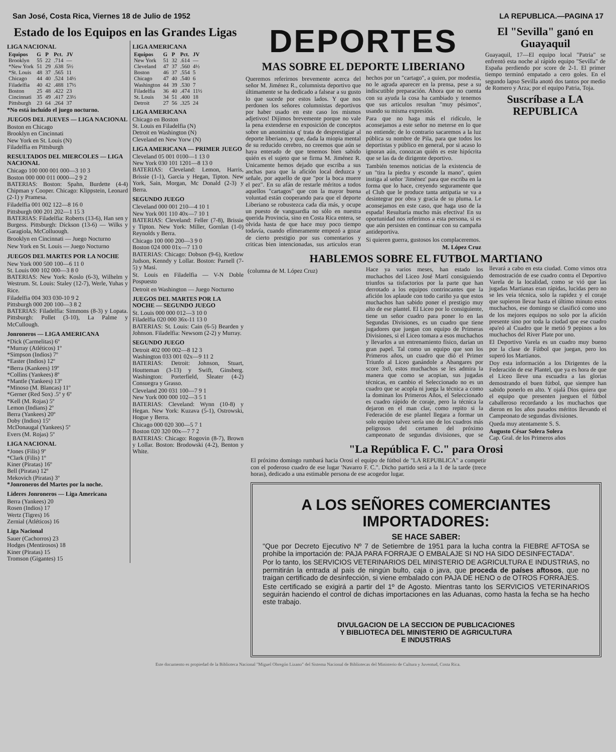San José, Costa Rica, Viernes 18 de Julio de 1952 LA REPUBLICA.—PAGINA 17
Estado de los Equipos en las Grandes Ligas
LIGA NACIONAL
| Equipos | G | P | Pct. | JV |
| --- | --- | --- | --- | --- |
| Brooklyn | 55 | 22 | .714 | — |
| *New York | 51 | 29 | .638 | 5½ |
| *St. Louis | 48 | 37 | .565 | 11 |
| Chicago | 44 | 40 | .524 | 14½ |
| Filadelfia | 40 | 42 | .488 | 17½ |
| Boston | 25 | 48 | .422 | 23 |
| Cincinnati | 35 | 49 | .417 | 23½ |
| Pittsburgh | 23 | 64 | .264 | 37 |
*No está incluído el juego nocturno.
JUEGOS DEL JUEVES — LIGA NACIONAL
Boston en Chicago
Brooklyn en Cincinnati
New York en St. Louis (N)
Filadelfia en Pittsburgh
RESULTADOS DEL MIERCOLES — LIGA NACIONAL
Chicago 100 000 001 000—3 10 3
Boston 000 000 011 0000—2 9 2
BATERIAS: Boston: Spahn, Burdette (4-4) Chipman y Cooper. Chicago: Klippstein, Leonard (2-1) y Pramesa.
Filadelfia 001 002 122—8 16 0
Pittsburgh 000 201 202—1 15 3
BATERIAS: Filadelfia: Roberts (13-6), Han sen y Burgess. Pittsburgh: Dickson (13-6) — Wilks y Garagiola, McColluough.
Brooklyn en Cincinnati — Juego Nocturno
New York en St. Louis — Juego Nocturno
JUEGOS DEL MARTES POR LA NOCHE
New York 000 500 100—6 11 0
St. Louis 000 102 000—3 8 0
BATERIAS: New York: Koslo (6-3), Wilhelm y Westrum. St. Louis: Staley (12-7), Werle, Yuhas y Rice.
Filadelfia 004 303 030-10 9 2
Pittsburgh 000 200 100—3 8 2
BATERIAS: Filadelfia: Simmons (8-3) y Lopata. Pittsburgh: Pollet (3-10), La Palme y McCullough.
Jonroneros — LIGA AMERICANA
*Dick (Carmelitas) 6º
*Murray (Atléticos) 1º
*Simpson (Indios) 7º
*Easter (Indios) 12º
*Berra (Kankees) 19º
*Collins (Yankees) 8º
*Mantle (Yankees) 13º
*Minoso (M. Blancas) 11º
*Gerner (Red Sox) .5º y 6º
*Kell (M. Rojas) 5º
Lemon (Indians) 2º
Berra (Yankees) 20º
Doby (Indios) 15º
McDonaugal (Yankees) 5º
Evers (M. Rojas) 5º
LIGA NACIONAL
*Jones (Filis) 9º
*Clark (Filis) 1º
Kiner (Piratas) 16º
Bell (Piratas) 12º
Mekovich (Piratas) 3º
*Jonroneros del Martes por la noche.
Lideres Jonroneros — Liga Americana
Berra (Yankees) 20
Rosen (Indios) 17
Wertz (Tigres) 16
Zernial (Atléticos) 16
Liga Nacional
Sauer (Cachorros) 23
Hodges (Mentirosos) 18
Kiner (Piratas) 15
Tromson (Gigantes) 15
LIGA AMERICANA
| Equipos | G | P | Pct. | JV |
| --- | --- | --- | --- | --- |
| New York | 51 | 32 | .614 | — |
| Cleveland | 47 | 37 | .560 | 4½ |
| Boston | 46 | 37 | .554 | 5 |
| Chicago | 47 | 40 | .540 | 6 |
| Washington | 44 | 39 | .530 | 7 |
| Filadelfia | 36 | 40 | .474 | 11½ |
| St. Louis | 34 | 51 | .400 | 18 |
| Detroit | 27 | 56 | .325 | 24 |
LIGA AMERICANA
Chicago en Boston
St. Louis en Filadelfia (N)
Detroit en Washington (N)
Cleveland en New Yorw (N)
LIGA AMERICANA — PRIMER JUEGO
Cleveland 05 001 0100—1 13 0
New York 030 101 1201—8 13 0
BATERIAS: Cleveland: Lemon, Harris, Brissie (1-1), Garcia y Hegan, Tipton. New York, Sain, Morgan, Mc Donald (2-3) y Berra.
SEGUNDO JUEGO
Cleveland 000 001 210—4 10 1
New York 001 110 40x—7 10 1
BATERIAS: Cleveland: Feller (7-8), Brissie y Tipton. New York: Miller, Gornlan (1-0) Reynolds y Berra.
Chicago 100 000 200—3 9 0
Boston 024 000 01x—7 13 0
BATERIAS: Chicago: Dobson (9-6), Kretlow Judson, Kenndy y Lollar. Boston: Parnell (7-5) y Masi.
St. Louis en Filadelfia — V-N Doble Pospuesto
Detroit en Washington — Juego Nocturno
JUEGOS DEL MARTES POR LA NOCHE — SEGUNDO JUEGO
St. Louis 000 000 012—3 10 0
Filadelfia 020 000 36x-11 13 0
BATERIAS: St. Louis: Cain (6-5) Bearden y Johnson. Filadelfia: Newsom (2-2) y Murray.
SEGUNDO JUEGO
Detroit 402 000 002—8 12 3
Washington 033 001 02x—9 11 2
BATERIAS: Detroit: Johnson, Stuart, Houtteman (3-13) y Swift, Ginsberg. Washington: Porterfield, Sleater (4-2) Consuegra y Grasso.
Cleveland 200 031 100—7 9 1
New York 000 000 102—3 5 1
BATERIAS: Cleveland: Wynn (10-8) y Hegan. New York: Kuzava (5-1), Ostrowski, Hogue y Berra.
Chicago 000 020 300—5 7 1
Boston 020 320 00x—7 7 2
BATERIAS: Chicago: Rogovin (8-7), Brown y Lollar. Boston: Brodowski (4-2), Benton y White.
DEPORTES
MAS SOBRE EL DEPORTE LIBERIANO
Queremos referirnos brevemente acerca del señor M. Jiménez R., columnista deportivo que últimamente se ha dedicado a falsear a su gusto lo que sucede por estos lados. Y que nos perdonen los señores columnistas deportivos por haber usado en este caso los mismos adjetivos! Dijimos brevemente porque no vale la pena extenderse en exposición de conceptos sobre un anonimista q' trata de desprestigiar al deporte liberiano, y que, dada la miopia mental de su reducido cerebro, no creemos que aún se haya enterado de que tenemos bien sabido quién es el sujeto que se firma M. Jiménez R. Unicamente hemos dejado que escriba a sus anchas para que la afición local deduzca y señale, por aquello de que "por la boca muere el pez". En su afán de restarle méritos a todos aquellos "cartagos" que con la mayor buena voluntad están cooperando para que el deporte Liberiano se robustezca cada día más, y ocupe un puesto de vanguardia no sólo en nuestra querida Provincia, sino en Costa Rica entera, se olvida hasta de que hace muy poco tiempo todavía, cuando efímeramente empezó a gozar de cierto prestigio por sus comentarios y criticas bien intencionadas, sus articulos eran hechos por un "cartago", a quien, por modestia, no le agrada aparecer en la prensa, pese a su indiscutible preparación. Ahora que no cuenta con su ayuda la cosa ha cambiado y tenemos que sus articulos resultan "muy pésimos", usando su misma expresión.
Para que no haga más el ridículo, le aconsejamos a este señor no meterse en lo que no entiende; de lo contrario sacaremos a la luz pública su nombre de Pila, para que todos los deportistas y público en general, por si acaso lo ignoran aún, conozcan quién es este hipócrita que se las da de dirigente deportivo.
También tenemos noticias de la existencia de un "tira la piedra y esconde la mano", quien instiga al señor 'Jiménez' para que escriba en la forma que lo hace, creyendo seguramente que el Club que le produce tanta antipatia se va a desintegrar por obra y gracia de su pluma. Le aconsejamos en este caso, que haga uso de la espada! Resultaría mucho más efectiva! En su oportunidad nos referimos a esta persona, si es que aún persisten en continuar con su campaña antideportiva.
Si quieren guerra, gustosos los complaceremos.
M. López Cruz
El "Sevilla" ganó en Guayaquil
Guayaquil, 17—El equipo local "Patria" se enfrentó esta noche al rápido equipo "Sevilla" de España perdiendo por score de 2-1. El primer tiempo terminó empatado a cero goles. En el segundo lapso Sevilla anotó dos tantos por medio de Romero y Arza; por el equipo Patria, Toja.
Suscríbase a LA REPUBLICA
HABLEMOS SOBRE EL FUTBOL MARTIANO
(columna de M. López Cruz)
Hace ya varios meses, han estado los muchachos del Liceo José Martí consiguiendo triunfos sa tisfactorios por la parte que han derrotado a los equipos contrincantes que la afición los aplaude con todo cariño ya que estos muchachos han sabido poner el prestigio muy alto de ese plantel. El Liceo por lo consiguiente, tiene un señor cuadro para poner lo en las Segundas Divisiones, es un cuadro que tiene jugadores que juegan con equipo de Primeras Divisiones, si el Liceo tomara a esos muchachos y llevarlos a un entrenamiento físico, darían un gran papel. Tal como un equipo que son los Primeros años, un cuadro que dió el Primer Triunfo al Liceo ganándole a Abangares por score 3x0, estos muchachos se les admira la manera que como se acopian, sus jugadas técnicas, en cambio el Seleccionado no es un cuadro que se acopla ni juega la técnica a como la dominan los Primeros Años, el Seleccionado es cuadro rápido de coraje, pero la técnica la dejaron en el man clar, como repito si la Federación de ese plantel llegara a formar un solo equipo talvez sería uno de los cuadros más peligrosos del certamen del próximo campeonato de segundas divisiones, que se llevará a cabo en esta ciudad. Como vimos otra demostración de ese cuadro contra el Deportivo Varela de la localidad, como se vió que las jugadas Martianas eran rápidas, lucidas pero no se les veia técnica, solo la rapidez y el coraje que supieron llevar hasta el último minuto estos muchachos, ese domingo se clasificó como uno de los mejores equipos no solo por la afición presente sino por toda la ciudad que ese cuadro apa'eó al Cuadro que le metió 9 pepinos a los muchachos del River Plate por uno.
El Deportivo Varela es un cuadro muy bueno por la clase de Fútbol que juegan, pero los superó los Martianos.
Doy esta información a los Dirigentes de la Federación de ese Plantel, que ya es hora de que el Liceo lleve una escuadra a las glorias demostrando el buen fútbol, que siempre han sabido ponerlo en alto. Y ojalá Dios quiera que el equipo que presenten jueguen el fútbol caballeroso recordando a los muchachos que dieron en los años pasados méritos llevando el Campeonato de segundas divisiones.
Queda muy atentamente S. S.
Augusto César Solera Solera
Cap. Gral. de los Primeros años
"La República F. C." para Orosi
El próximo domingo rumbará hacia Orosi el equipo de fútbol de "LA REPUBLICA" a competir con el poderoso cuadro de ese lugar 'Navarro F. C.". Dicho partido será a la 1 de la tarde (trece horas), dedicado a una estimable persona de ese acogedor lugar.
A LOS SEÑORES COMERCIANTES IMPORTADORES:
SE HACE SABER:
"Que por Decreto Ejecutivo Nº 7 de Setiembre de 1951 para la lucha contra la FIEBRE AFTOSA se prohibe la importación de: PAJA PARA FORRAJE O EMBALAJE SI NO HA SIDO DESINFECTADA".
Por lo tanto, los SERVICIOS VETERINARIOS DEL MINISTERIO DE AGRICULTURA E INDUSTRIAS, no permitirán la entrada al país de ningún bulto, caja o java, que proceda de países aftosos, que no traigan certificado de desinfección, si viene embalado con PAJA DE HENO o de OTROS FORRAJES.
Este certificado se exigirá a partir del 1º de Agosto. Mientras tanto los SERVICIOS VETERINARIOS seguirán haciendo el control de dichas importaciones en las Aduanas, como hasta la fecha se ha hecho este trabajo.
DIVULGACION DE LA SECCION DE PUBLICACIONES
Y BIBLIOTECA DEL MINISTERIO DE AGRICULTURA
E INDUSTRIAS
Este documento es propiedad de la Biblioteca Nacional "Miguel Obregón Lizano" del Sistema Nacional de Bibliotecas del Ministerio de Cultura y Juventud, Costa Rica.